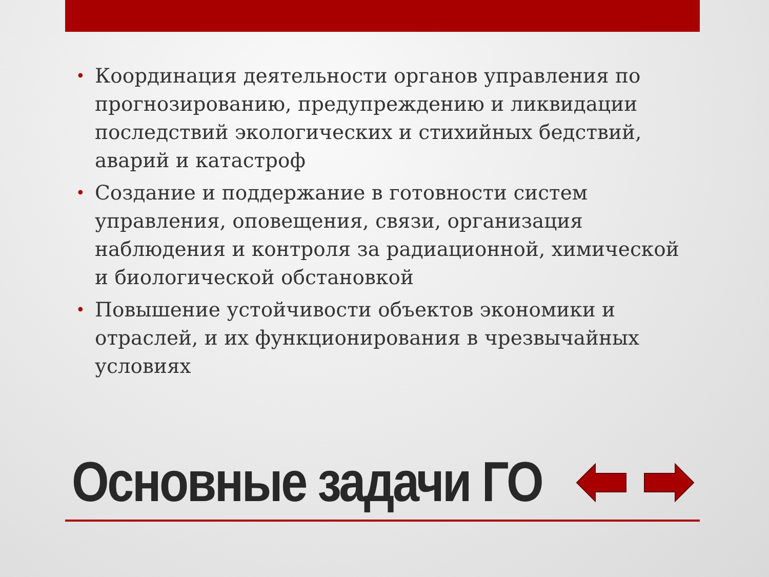• Координация деятельности органов управления по прогнозированию, предупреждению и ликвидации последствий экологических и стихийных бедствий, аварий и катастроф
• Создание и поддержание в готовности систем управления, оповещения, связи, организация наблюдения и контроля за радиационной, химической и биологической обстановкой
• Повышение устойчивости объектов экономики и отраслей, и их функционирования в чрезвычайных условиях
Основные задачи ГО